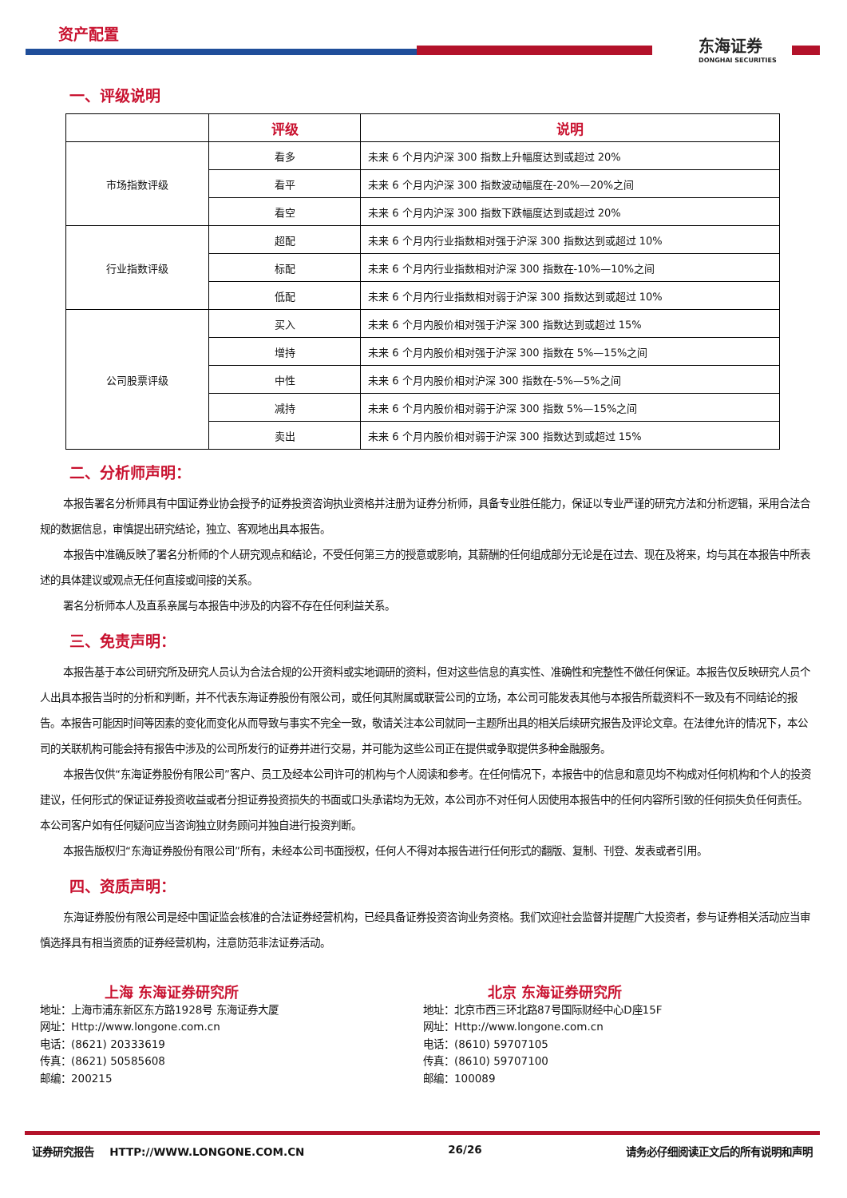资产配置
东海证券
DONGHAI SECURITIES
一、评级说明
| | 评级 | 说明 |
| --- | --- | --- |
| 市场指数评级 | 看多 | 未来 6 个月内沪深 300 指数上升幅度达到或超过 20% |
| | 看平 | 未来 6 个月内沪深 300 指数波动幅度在-20%—20%之间 |
| | 看空 | 未来 6 个月内沪深 300 指数下跌幅度达到或超过 20% |
| 行业指数评级 | 超配 | 未来 6 个月内行业指数相对强于沪深 300 指数达到或超过 10% |
| | 标配 | 未来 6 个月内行业指数相对沪深 300 指数在-10%—10%之间 |
| | 低配 | 未来 6 个月内行业指数相对弱于沪深 300 指数达到或超过 10% |
| 公司股票评级 | 买入 | 未来 6 个月内股价相对强于沪深 300 指数达到或超过 15% |
| | 增持 | 未来 6 个月内股价相对强于沪深 300 指数在 5%—15%之间 |
| | 中性 | 未来 6 个月内股价相对沪深 300 指数在-5%—5%之间 |
| | 减持 | 未来 6 个月内股价相对弱于沪深 300 指数 5%—15%之间 |
| | 卖出 | 未来 6 个月内股价相对弱于沪深 300 指数达到或超过 15% |
二、分析师声明：
本报告署名分析师具有中国证券业协会授予的证券投资咨询执业资格并注册为证券分析师，具备专业胜任能力，保证以专业严谨的研究方法和分析逻辑，采用合法合规的数据信息，审慎提出研究结论，独立、客观地出具本报告。
本报告中准确反映了署名分析师的个人研究观点和结论，不受任何第三方的授意或影响，其薪酬的任何组成部分无论是在过去、现在及将来，均与其在本报告中所表述的具体建议或观点无任何直接或间接的关系。
署名分析师本人及直系亲属与本报告中涉及的内容不存在任何利益关系。
三、免责声明：
本报告基于本公司研究所及研究人员认为合法合规的公开资料或实地调研的资料，但对这些信息的真实性、准确性和完整性不做任何保证。本报告仅反映研究人员个人出具本报告当时的分析和判断，并不代表东海证券股份有限公司，或任何其附属或联营公司的立场，本公司可能发表其他与本报告所载资料不一致及有不同结论的报告。本报告可能因时间等因素的变化而变化从而导致与事实不完全一致，敬请关注本公司就同一主题所出具的相关后续研究报告及评论文章。在法律允许的情况下，本公司的关联机构可能会持有报告中涉及的公司所发行的证券并进行交易，并可能为这些公司正在提供或争取提供多种金融服务。
本报告仅供“东海证券股份有限公司”客户、员工及经本公司许可的机构与个人阅读和参考。在任何情况下，本报告中的信息和意见均不构成对任何机构和个人的投资建议，任何形式的保证证券投资收益或者分担证券投资损失的书面或口头承诺均为无效，本公司亦不对任何人因使用本报告中的任何内容所引致的任何损失负任何责任。本公司客户如有任何疑问应当咨询独立财务顾问并独自进行投资判断。
本报告版权归“东海证券股份有限公司”所有，未经本公司书面授权，任何人不得对本报告进行任何形式的翻版、复制、刊登、发表或者引用。
四、资质声明：
东海证券股份有限公司是经中国证监会核准的合法证券经营机构，已经具备证券投资咨询业务资格。我们欢迎社会监督并提醒广大投资者，参与证券相关活动应当审慎选择具有相当资质的证券经营机构，注意防范非法证券活动。
上海 东海证券研究所
地址：上海市浦东新区东方路1928号 东海证券大厦
网址：Http://www.longone.com.cn
电话：(8621) 20333619
传真：(8621) 50585608
邮编：200215
北京 东海证券研究所
地址：北京市西三环北路87号国际财经中心D座15F
网址：Http://www.longone.com.cn
电话：(8610) 59707105
传真：(8610) 59707100
邮编：100089
证券研究报告 HTTP://WWW.LONGONE.COM.CN 26/26 请务必仔细阅读正文后的所有说明和声明